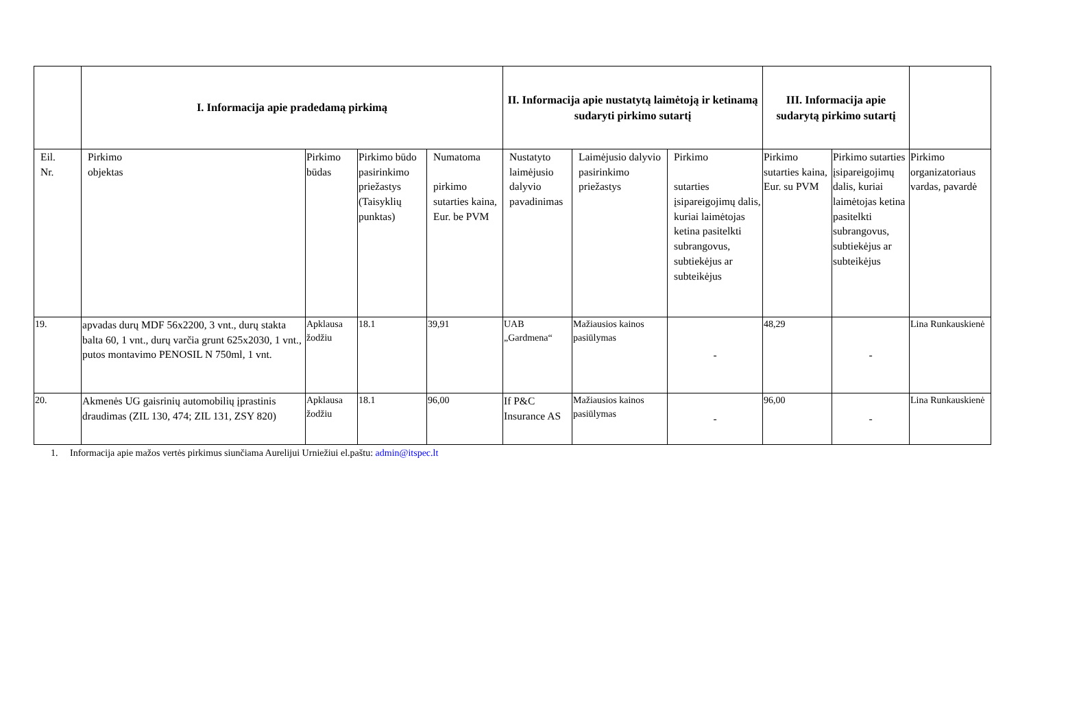| | I. Informacija apie pradedamą pirkimą | | | | II. Informacija apie nustatytą laimėtoją ir ketinamą sudaryti pirkimo sutartį | | | III. Informacija apie sudarytą pirkimo sutartį | | |
| --- | --- | --- | --- | --- | --- | --- | --- | --- | --- | --- |
| Eil. Nr. | Pirkimo objektas | Pirkimo būdas | Pirkimo būdo pasirinkimo priežastys (Taisyklių punktas) | Numatoma pirkimo sutarties kaina, Eur. be PVM | Nustatyto laimėjusio dalyvio pavadinimas | Laimėjusio dalyvio pasirinkimo priežastys | Pirkimo sutarties įsipareigojimų dalis, kuriai laimėtojas ketina pasitelkti subrangovus, subtiekėjus ar subteikėjus | Pirkimo sutarties kaina, Eur. su PVM | Pirkimo sutarties įsipareigojimų dalis, kuriai laimėtojas ketina pasitelkti subrangovus, subtiekėjus ar subteikėjus | Pirkimo organizatoriaus vardas, pavardė |
| 19. | apvadas durų MDF 56x2200, 3 vnt., durų stakta balta 60, 1 vnt., durų varčia grunt 625x2030, 1 vnt., putos montavimo PENOSIL N 750ml, 1 vnt. | Apklausa žodžiu | 18.1 | 39,91 | UAB „Gardmena“ | Mažiausios kainos pasiūlymas | - | 48,29 | - | Lina Runkauskienė |
| 20. | Akmenės UG gaisrinių automobilių įprastinis draudimas (ZIL 130, 474; ZIL 131, ZSY 820) | Apklausa žodžiu | 18.1 | 96,00 | If P&C Insurance AS | Mažiausios kainos pasiūlymas | - | 96,00 | - | Lina Runkauskienė |
1. Informacija apie mažos vertės pirkimus siunčiama Aurelijui Urniežiui el.paštu: admin@itspec.lt